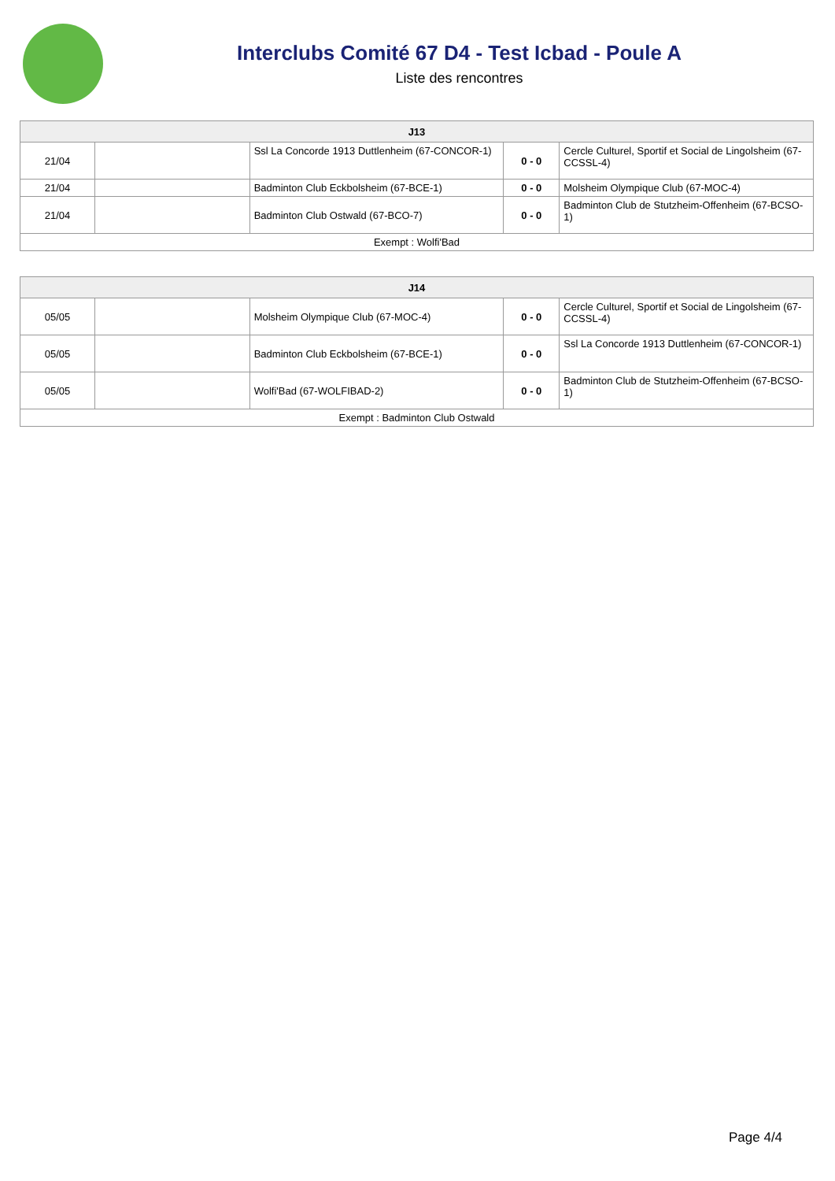Interclubs Comité 67 D4 - Test Icbad - Poule A
Liste des rencontres
| J13 | | | | |
| --- | --- | --- | --- | --- |
| 21/04 | | Ssl La Concorde 1913 Duttlenheim (67-CONCOR-1) | 0 - 0 | Cercle Culturel, Sportif et Social de Lingolsheim (67-CCSSL-4) |
| 21/04 | | Badminton Club Eckbolsheim (67-BCE-1) | 0 - 0 | Molsheim Olympique Club (67-MOC-4) |
| 21/04 | | Badminton Club Ostwald (67-BCO-7) | 0 - 0 | Badminton Club de Stutzheim-Offenheim (67-BCSO-1) |
| Exempt : Wolfi'Bad | | | | |
| J14 | | | | |
| --- | --- | --- | --- | --- |
| 05/05 | | Molsheim Olympique Club (67-MOC-4) | 0 - 0 | Cercle Culturel, Sportif et Social de Lingolsheim (67-CCSSL-4) |
| 05/05 | | Badminton Club Eckbolsheim (67-BCE-1) | 0 - 0 | Ssl La Concorde 1913 Duttlenheim (67-CONCOR-1) |
| 05/05 | | Wolfi'Bad (67-WOLFIBAD-2) | 0 - 0 | Badminton Club de Stutzheim-Offenheim (67-BCSO-1) |
| Exempt : Badminton Club Ostwald | | | | |
Page 4/4